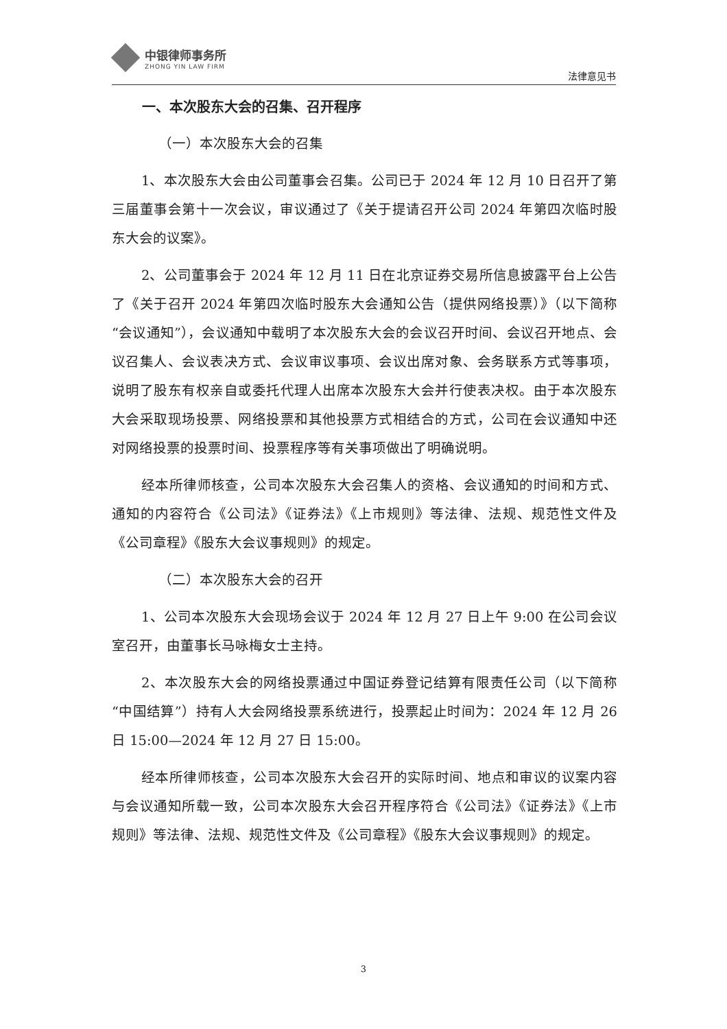中银律师事务所
ZHONG YIN LAW FIRM
法律意见书
一、本次股东大会的召集、召开程序
（一）本次股东大会的召集
1、本次股东大会由公司董事会召集。公司已于 2024 年 12 月 10 日召开了第三届董事会第十一次会议，审议通过了《关于提请召开公司 2024 年第四次临时股东大会的议案》。
2、公司董事会于 2024 年 12 月 11 日在北京证券交易所信息披露平台上公告了《关于召开 2024 年第四次临时股东大会通知公告（提供网络投票）》（以下简称“会议通知”），会议通知中载明了本次股东大会的会议召开时间、会议召开地点、会议召集人、会议表决方式、会议审议事项、会议出席对象、会务联系方式等事项，说明了股东有权亲自或委托代理人出席本次股东大会并行使表决权。由于本次股东大会采取现场投票、网络投票和其他投票方式相结合的方式，公司在会议通知中还对网络投票的投票时间、投票程序等有关事项做出了明确说明。
经本所律师核查，公司本次股东大会召集人的资格、会议通知的时间和方式、通知的内容符合《公司法》《证券法》《上市规则》等法律、法规、规范性文件及《公司章程》《股东大会议事规则》的规定。
（二）本次股东大会的召开
1、公司本次股东大会现场会议于 2024 年 12 月 27 日上午 9:00 在公司会议室召开，由董事长马咏梅女士主持。
2、本次股东大会的网络投票通过中国证券登记结算有限责任公司（以下简称“中国结算”）持有人大会网络投票系统进行，投票起止时间为：2024 年 12 月 26 日 15:00—2024 年 12 月 27 日 15:00。
经本所律师核查，公司本次股东大会召开的实际时间、地点和审议的议案内容与会议通知所载一致，公司本次股东大会召开程序符合《公司法》《证券法》《上市规则》等法律、法规、规范性文件及《公司章程》《股东大会议事规则》的规定。
3